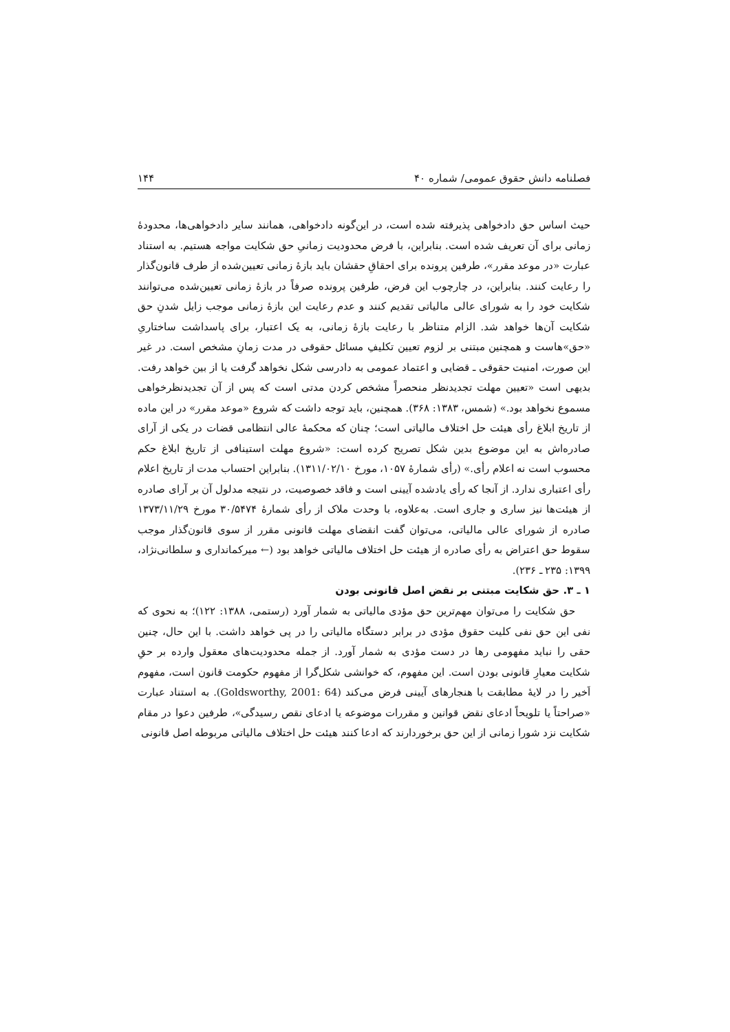فصلنامه دانش حقوق عمومی/ شماره ۴۰ ۱۴۴
حیث اساس حق دادخواهی پذیرفته شده است، در این‌گونه دادخواهی، همانند سایر دادخواهی‌ها، محدودهٔ زمانی برای آن تعریف شده است. بنابراین، با فرض محدودیت زمانیِ حق شکایت مواجه هستیم. به استناد عبارت «در موعد مقرر»، طرفین پرونده برای احقاقِ حقشان باید بازهٔ زمانی تعیین‌شده از طرف قانون‌گذار را رعایت کنند. بنابراین، در چارچوب این فرض، طرفین پرونده صرفاً در بازهٔ زمانی تعیین‌شده می‌توانند شکایت خود را به شورای عالی مالیاتی تقدیم کنند و عدم رعایت این بازهٔ زمانی موجب زایل شدنِ حق شکایت آن‌ها خواهد شد. الزام متناظر با رعایت بازهٔ زمانی، به یک اعتبار، برای پاسداشت ساختاریِ «حق»هاست و همچنین مبتنی بر لزوم تعیین تکلیفِ مسائل حقوقی در مدت زمانِ مشخص است. در غیر این صورت، امنیت حقوقی ـ قضایی و اعتماد عمومی به دادرسی شکل نخواهد گرفت یا از بین خواهد رفت. بدیهی است «تعیین مهلت تجدیدنظر منحصراً مشخص کردن مدتی است که پس از آن تجدیدنظرخواهی مسموع نخواهد بود.» (شمس، ۱۳۸۳: ۳۶۸). همچنین، باید توجه داشت که شروع «موعد مقرر» در این ماده از تاریخ ابلاغ رأی هیئت حل اختلاف مالیاتی است؛ چنان که محکمهٔ عالی انتظامی قضات در یکی از آرای صادره‌اش به این موضوع بدین شکل تصریح کرده است: «شروع مهلت استینافی از تاریخ ابلاغ حکم محسوب است نه اعلام رأی.» (رأی شمارهٔ ۱۰۵۷، مورخ ۱۳۱۱/۰۲/۱۰). بنابراین احتساب مدت از تاریخ اعلام رأی اعتباری ندارد. از آنجا که رأی یادشده آیینی است و فاقد خصوصیت، در نتیجه مدلول آن بر آرای صادره از هیئت‌ها نیز ساری و جاری است. به‌علاوه، با وحدت ملاک از رأی شمارهٔ ۳۰/۵۴۷۴ مورخ ۱۳۷۳/۱۱/۲۹ صادره از شورای عالی مالیاتی، می‌توان گفت انقضای مهلت قانونی مقرر از سوی قانون‌گذار موجب سقوط حق اعتراض به رأی صادره از هیئت حل اختلاف مالیاتی خواهد بود (← میرکمانداری و سلطانی‌نژاد، ۱۳۹۹: ۲۳۵ ـ ۲۳۶).
۱ ـ ۳. حق شکایت مبتنی بر نقض اصل قانونی بودن
حق شکایت را می‌توان مهم‌ترین حق مؤدی مالیاتی به شمار آورد (رستمی، ۱۳۸۸: ۱۲۲)؛ به نحوی که نفی این حق نفی کلیت حقوق مؤدی در برابر دستگاه مالیاتی را در پی خواهد داشت. با این حال، چنین حقی را نباید مفهومی رها در دست مؤدی به شمار آورد. از جمله محدودیت‌های معقول وارده بر حقِ شکایت معیارِ قانونی بودن است. این مفهوم، که خوانشی شکل‌گرا از مفهوم حکومت قانون است، مفهوم اَخیر را در لایهٔ مطابقت با هنجارهای آیینی فرض می‌کند (Goldsworthy, 2001: 64). به استناد عبارت «صراحتاً یا تلویحاً ادعای نقض قوانین و مقررات موضوعه یا ادعای نقص رسیدگی»، طرفین دعوا در مقام شکایت نزد شورا زمانی از این حق برخوردارند که ادعا کنند هیئت حل اختلاف مالیاتی مربوطه اصل قانونی